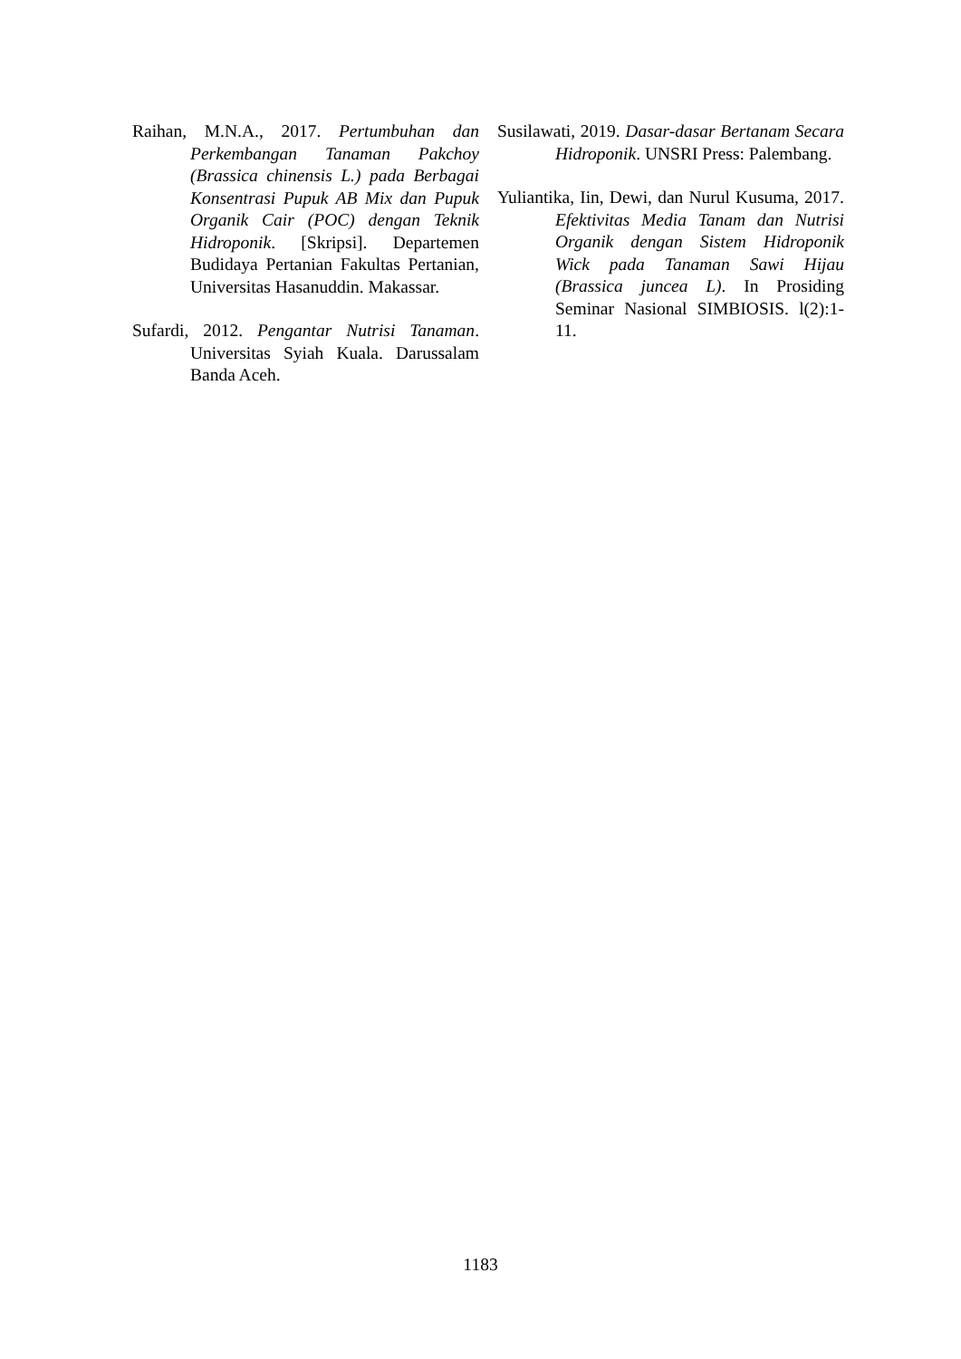Raihan, M.N.A., 2017. Pertumbuhan dan Perkembangan Tanaman Pakchoy (Brassica chinensis L.) pada Berbagai Konsentrasi Pupuk AB Mix dan Pupuk Organik Cair (POC) dengan Teknik Hidroponik. [Skripsi]. Departemen Budidaya Pertanian Fakultas Pertanian, Universitas Hasanuddin. Makassar.
Sufardi, 2012. Pengantar Nutrisi Tanaman. Universitas Syiah Kuala. Darussalam Banda Aceh.
Susilawati, 2019. Dasar-dasar Bertanam Secara Hidroponik. UNSRI Press: Palembang.
Yuliantika, Iin, Dewi, dan Nurul Kusuma, 2017. Efektivitas Media Tanam dan Nutrisi Organik dengan Sistem Hidroponik Wick pada Tanaman Sawi Hijau (Brassica juncea L). In Prosiding Seminar Nasional SIMBIOSIS. l(2):1-11.
1183